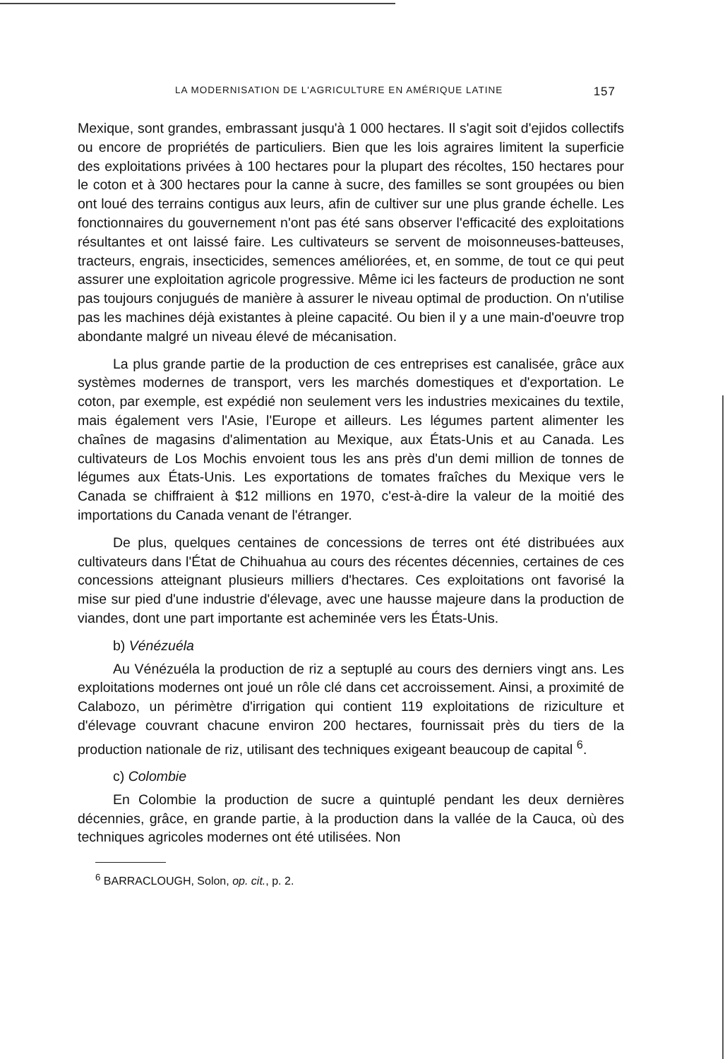LA MODERNISATION DE L'AGRICULTURE EN AMÉRIQUE LATINE 157
Mexique, sont grandes, embrassant jusqu'à 1 000 hectares. Il s'agit soit d'ejidos collectifs ou encore de propriétés de particuliers. Bien que les lois agraires limitent la superficie des exploitations privées à 100 hectares pour la plupart des récoltes, 150 hectares pour le coton et à 300 hectares pour la canne à sucre, des familles se sont groupées ou bien ont loué des terrains contigus aux leurs, afin de cultiver sur une plus grande échelle. Les fonctionnaires du gouvernement n'ont pas été sans observer l'efficacité des exploitations résultantes et ont laissé faire. Les cultivateurs se servent de moisonneuses-batteuses, tracteurs, engrais, insecticides, semences améliorées, et, en somme, de tout ce qui peut assurer une exploitation agricole progressive. Même ici les facteurs de production ne sont pas toujours conjugués de manière à assurer le niveau optimal de production. On n'utilise pas les machines déjà existantes à pleine capacité. Ou bien il y a une main-d'oeuvre trop abondante malgré un niveau élevé de mécanisation.
La plus grande partie de la production de ces entreprises est canalisée, grâce aux systèmes modernes de transport, vers les marchés domestiques et d'exportation. Le coton, par exemple, est expédié non seulement vers les industries mexicaines du textile, mais également vers l'Asie, l'Europe et ailleurs. Les légumes partent alimenter les chaînes de magasins d'alimentation au Mexique, aux États-Unis et au Canada. Les cultivateurs de Los Mochis envoient tous les ans près d'un demi million de tonnes de légumes aux États-Unis. Les exportations de tomates fraîches du Mexique vers le Canada se chiffraient à $12 millions en 1970, c'est-à-dire la valeur de la moitié des importations du Canada venant de l'étranger.
De plus, quelques centaines de concessions de terres ont été distribuées aux cultivateurs dans l'État de Chihuahua au cours des récentes décennies, certaines de ces concessions atteignant plusieurs milliers d'hectares. Ces exploitations ont favorisé la mise sur pied d'une industrie d'élevage, avec une hausse majeure dans la production de viandes, dont une part importante est acheminée vers les États-Unis.
b) Vénézuéla
Au Vénézuéla la production de riz a septuplé au cours des derniers vingt ans. Les exploitations modernes ont joué un rôle clé dans cet accroissement. Ainsi, a proximité de Calabozo, un périmètre d'irrigation qui contient 119 exploitations de riziculture et d'élevage couvrant chacune environ 200 hectares, fournissait près du tiers de la production nationale de riz, utilisant des techniques exigeant beaucoup de capital <sup>6</sup>.
c) Colombie
En Colombie la production de sucre a quintuplé pendant les deux dernières décennies, grâce, en grande partie, à la production dans la vallée de la Cauca, où des techniques agricoles modernes ont été utilisées. Non
<sup>6</sup> BARRACLOUGH, Solon, op. cit., p. 2.